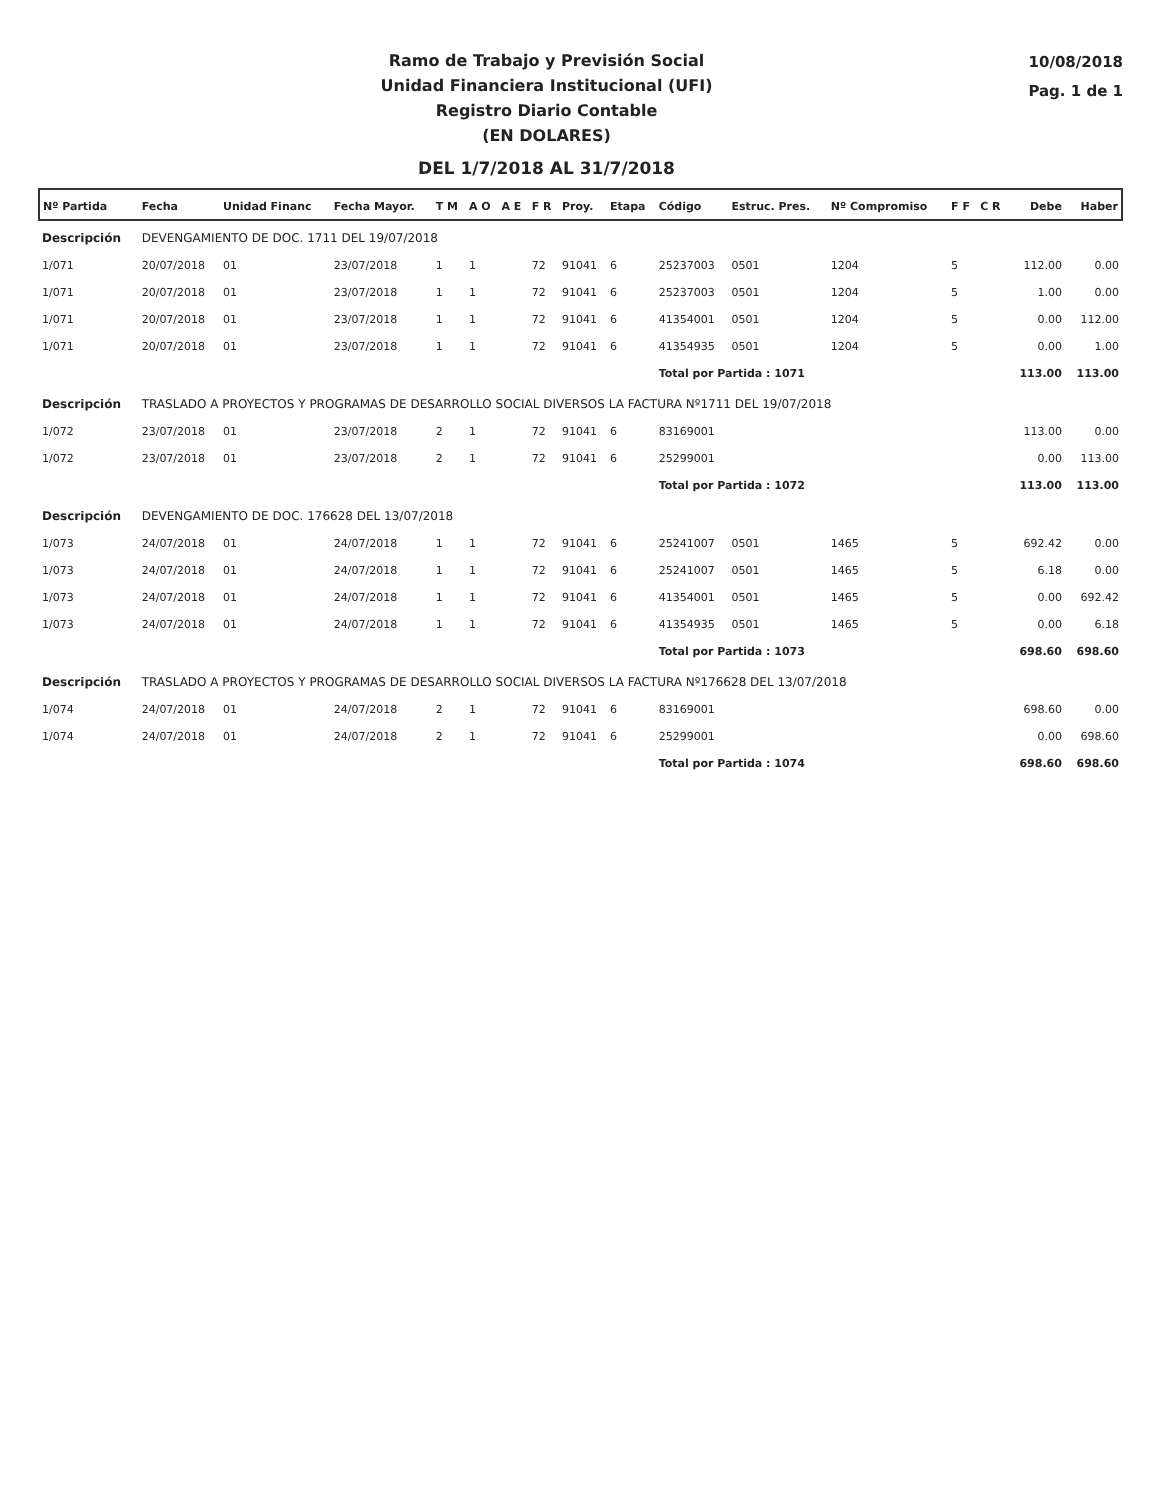Ramo de Trabajo y Previsión Social
Unidad Financiera Institucional (UFI)
Registro Diario Contable
(EN DOLARES)
DEL 1/7/2018 AL 31/7/2018
10/08/2018
Pag. 1 de 1
| Nº Partida | Fecha | Unidad Financ | Fecha Mayor. | T M | A O | A E | F R | Proy. | Etapa | Código | Estruc. Pres. | Nº Compromiso | F F | C R | Debe | Haber |
| --- | --- | --- | --- | --- | --- | --- | --- | --- | --- | --- | --- | --- | --- | --- | --- | --- |
| Descripción | DEVENGAMIENTO DE DOC. 1711 DEL 19/07/2018 | | | | | | | | | | | | | | | |
| 1/071 | 20/07/2018 | 01 | 23/07/2018 | 1 | 1 | | 72 | 91041 | 6 | 25237003 | 0501 | 1204 | 5 | | 112.00 | 0.00 |
| 1/071 | 20/07/2018 | 01 | 23/07/2018 | 1 | 1 | | 72 | 91041 | 6 | 25237003 | 0501 | 1204 | 5 | | 1.00 | 0.00 |
| 1/071 | 20/07/2018 | 01 | 23/07/2018 | 1 | 1 | | 72 | 91041 | 6 | 41354001 | 0501 | 1204 | 5 | | 0.00 | 112.00 |
| 1/071 | 20/07/2018 | 01 | 23/07/2018 | 1 | 1 | | 72 | 91041 | 6 | 41354935 | 0501 | 1204 | 5 | | 0.00 | 1.00 |
| | | | | | | | | | | Total por Partida : 1071 | | | | | 113.00 | 113.00 |
| Descripción | TRASLADO A PROYECTOS Y PROGRAMAS DE DESARROLLO SOCIAL DIVERSOS LA FACTURA Nº1711 DEL 19/07/2018 | | | | | | | | | | | | | | | |
| 1/072 | 23/07/2018 | 01 | 23/07/2018 | 2 | 1 | | 72 | 91041 | 6 | 83169001 | | | | | 113.00 | 0.00 |
| 1/072 | 23/07/2018 | 01 | 23/07/2018 | 2 | 1 | | 72 | 91041 | 6 | 25299001 | | | | | 0.00 | 113.00 |
| | | | | | | | | | | Total por Partida : 1072 | | | | | 113.00 | 113.00 |
| Descripción | DEVENGAMIENTO DE DOC. 176628 DEL 13/07/2018 | | | | | | | | | | | | | | | |
| 1/073 | 24/07/2018 | 01 | 24/07/2018 | 1 | 1 | | 72 | 91041 | 6 | 25241007 | 0501 | 1465 | 5 | | 692.42 | 0.00 |
| 1/073 | 24/07/2018 | 01 | 24/07/2018 | 1 | 1 | | 72 | 91041 | 6 | 25241007 | 0501 | 1465 | 5 | | 6.18 | 0.00 |
| 1/073 | 24/07/2018 | 01 | 24/07/2018 | 1 | 1 | | 72 | 91041 | 6 | 41354001 | 0501 | 1465 | 5 | | 0.00 | 692.42 |
| 1/073 | 24/07/2018 | 01 | 24/07/2018 | 1 | 1 | | 72 | 91041 | 6 | 41354935 | 0501 | 1465 | 5 | | 0.00 | 6.18 |
| | | | | | | | | | | Total por Partida : 1073 | | | | | 698.60 | 698.60 |
| Descripción | TRASLADO A PROYECTOS Y PROGRAMAS DE DESARROLLO SOCIAL DIVERSOS LA FACTURA Nº176628 DEL 13/07/2018 | | | | | | | | | | | | | | | |
| 1/074 | 24/07/2018 | 01 | 24/07/2018 | 2 | 1 | | 72 | 91041 | 6 | 83169001 | | | | | 698.60 | 0.00 |
| 1/074 | 24/07/2018 | 01 | 24/07/2018 | 2 | 1 | | 72 | 91041 | 6 | 25299001 | | | | | 0.00 | 698.60 |
| | | | | | | | | | | Total por Partida : 1074 | | | | | 698.60 | 698.60 |